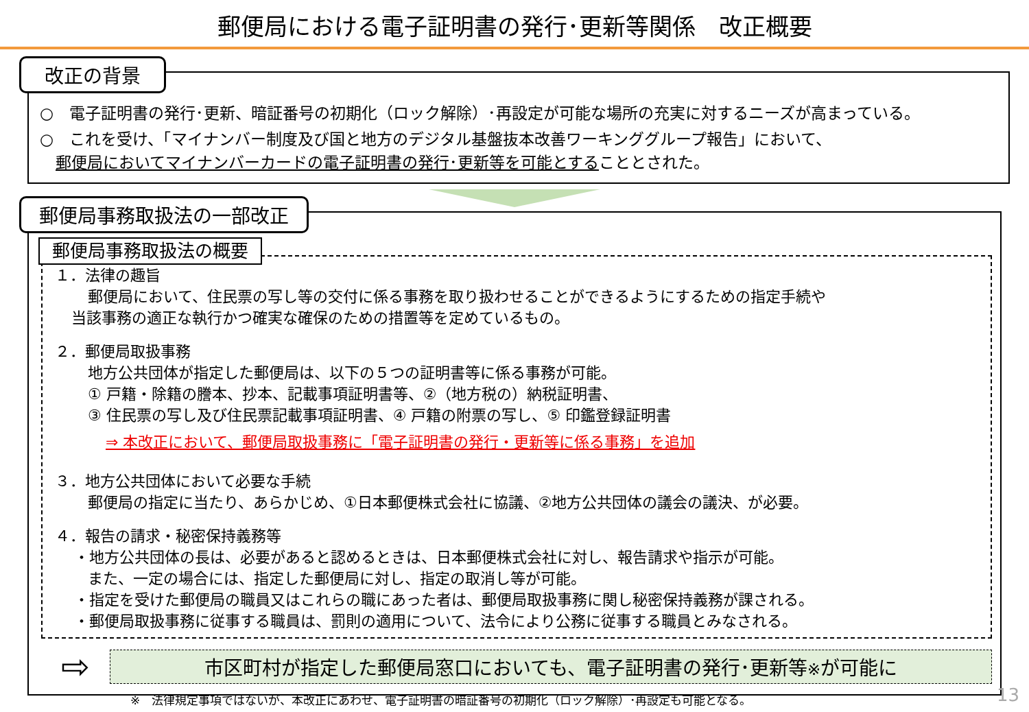郵便局における電子証明書の発行･更新等関係　改正概要
改正の背景
○　電子証明書の発行･更新、暗証番号の初期化（ロック解除）･再設定が可能な場所の充実に対するニーズが高まっている。
○　これを受け、「マイナンバー制度及び国と地方のデジタル基盤抜本改善ワーキンググループ報告」において、
　郵便局においてマイナンバーカードの電子証明書の発行･更新等を可能とすることとされた。
郵便局事務取扱法の一部改正
郵便局事務取扱法の概要
１．法律の趣旨
郵便局において、住民票の写し等の交付に係る事務を取り扱わせることができるようにするための指定手続や
当該事務の適正な執行かつ確実な確保のための措置等を定めているもの。
２．郵便局取扱事務
地方公共団体が指定した郵便局は、以下の５つの証明書等に係る事務が可能。
① 戸籍・除籍の謄本、抄本、記載事項証明書等、②（地方税の）納税証明書、
③ 住民票の写し及び住民票記載事項証明書、④ 戸籍の附票の写し、⑤ 印鑑登録証明書
⇒ 本改正において、郵便局取扱事務に「電子証明書の発行・更新等に係る事務」を追加
３．地方公共団体において必要な手続
郵便局の指定に当たり、あらかじめ、①日本郵便株式会社に協議、②地方公共団体の議会の議決、が必要。
４．報告の請求・秘密保持義務等
・地方公共団体の長は、必要があると認めるときは、日本郵便株式会社に対し、報告請求や指示が可能。
また、一定の場合には、指定した郵便局に対し、指定の取消し等が可能。
・指定を受けた郵便局の職員又はこれらの職にあった者は、郵便局取扱事務に関し秘密保持義務が課される。
・郵便局取扱事務に従事する職員は、罰則の適用について、法令により公務に従事する職員とみなされる。
⇨
市区町村が指定した郵便局窓口においても、電子証明書の発行･更新等※が可能に
※　法律規定事項ではないが、本改正にあわせ、電子証明書の暗証番号の初期化（ロック解除）･再設定も可能となる。
13